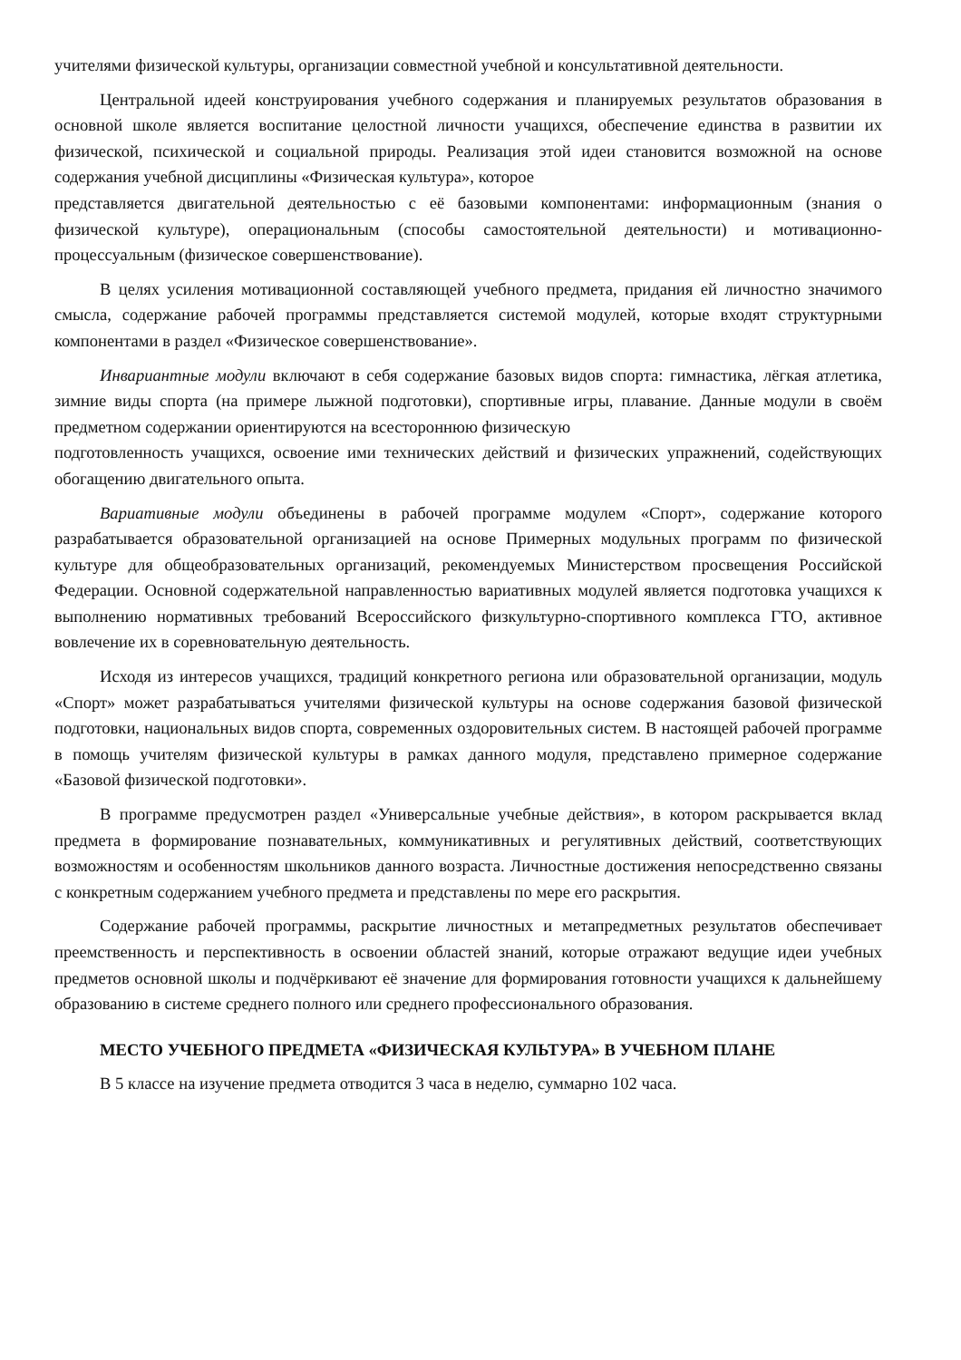учителями физической культуры, организации совместной учебной и консультативной деятельности.
Центральной идеей конструирования учебного содержания и планируемых результатов образования в основной школе является воспитание целостной личности учащихся, обеспечение единства в развитии их физической, психической и социальной природы. Реализация этой идеи становится возможной на основе содержания учебной дисциплины «Физическая культура», которое
представляется двигательной деятельностью с её базовыми компонентами: информационным (знания о физической культуре), операциональным (способы самостоятельной деятельности) и мотивационно-процессуальным (физическое совершенствование).
В целях усиления мотивационной составляющей учебного предмета, придания ей личностно значимого смысла, содержание рабочей программы представляется системой модулей, которые входят структурными компонентами в раздел «Физическое совершенствование».
Инвариантные модули включают в себя содержание базовых видов спорта: гимнастика, лёгкая атлетика, зимние виды спорта (на примере лыжной подготовки), спортивные игры, плавание. Данные модули в своём предметном содержании ориентируются на всестороннюю физическую
подготовленность учащихся, освоение ими технических действий и физических упражнений, содействующих обогащению двигательного опыта.
Вариативные модули объединены в рабочей программе модулем «Спорт», содержание которого разрабатывается образовательной организацией на основе Примерных модульных программ по физической культуре для общеобразовательных организаций, рекомендуемых Министерством просвещения Российской Федерации. Основной содержательной направленностью вариативных модулей является подготовка учащихся к выполнению нормативных требований Всероссийского физкультурно-спортивного комплекса ГТО, активное вовлечение их в соревновательную деятельность.
Исходя из интересов учащихся, традиций конкретного региона или образовательной организации, модуль «Спорт» может разрабатываться учителями физической культуры на основе содержания базовой физической подготовки, национальных видов спорта, современных оздоровительных систем. В настоящей рабочей программе в помощь учителям физической культуры в рамках данного модуля, представлено примерное содержание «Базовой физической подготовки».
В программе предусмотрен раздел «Универсальные учебные действия», в котором раскрывается вклад предмета в формирование познавательных, коммуникативных и регулятивных действий, соответствующих возможностям и особенностям школьников данного возраста. Личностные достижения непосредственно связаны с конкретным содержанием учебного предмета и представлены по мере его раскрытия.
Содержание рабочей программы, раскрытие личностных и метапредметных результатов обеспечивает преемственность и перспективность в освоении областей знаний, которые отражают ведущие идеи учебных предметов основной школы и подчёркивают её значение для формирования готовности учащихся к дальнейшему образованию в системе среднего полного или среднего профессионального образования.
МЕСТО УЧЕБНОГО ПРЕДМЕТА «ФИЗИЧЕСКАЯ КУЛЬТУРА» В УЧЕБНОМ ПЛАНЕ
В 5 классе на изучение предмета отводится 3 часа в неделю, суммарно 102 часа.